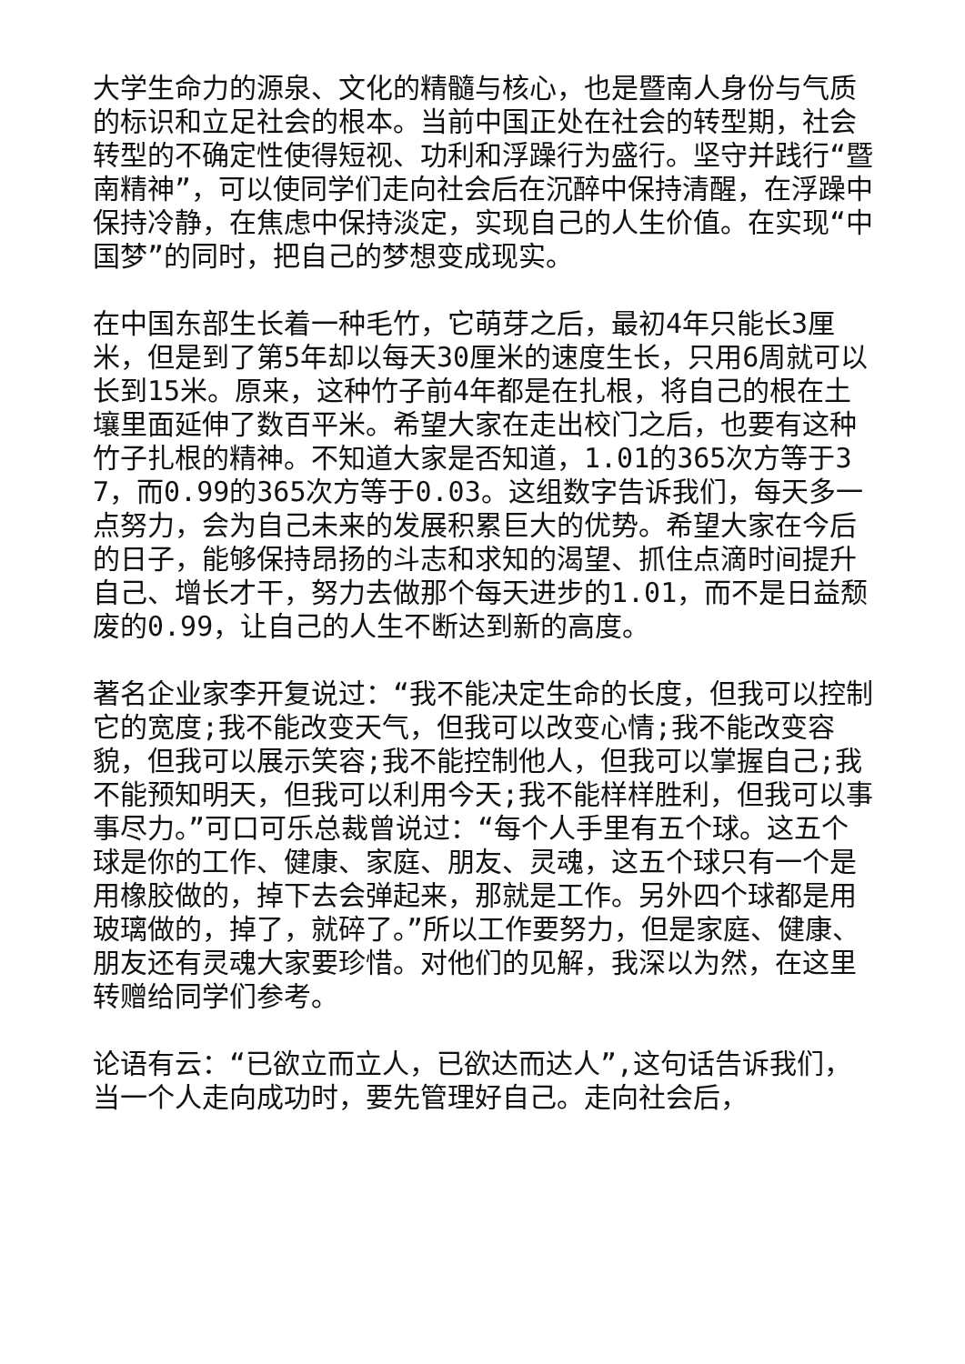大学生命力的源泉、文化的精髓与核心，也是暨南人身份与气质的标识和立足社会的根本。当前中国正处在社会的转型期，社会转型的不确定性使得短视、功利和浮躁行为盛行。坚守并践行“暨南精神”，可以使同学们走向社会后在沉醉中保持清醒，在浮躁中保持冷静，在焦虑中保持淡定，实现自己的人生价值。在实现“中国梦”的同时，把自己的梦想变成现实。
在中国东部生长着一种毛竹，它萌芽之后，最初4年只能长3厘米，但是到了第5年却以每天30厘米的速度生长，只用6周就可以长到15米。原来，这种竹子前4年都是在扎根，将自己的根在土壤里面延伸了数百平米。希望大家在走出校门之后，也要有这种竹子扎根的精神。不知道大家是否知道，1.01的365次方等于37，而0.99的365次方等于0.03。这组数字告诉我们，每天多一点努力，会为自己未来的发展积累巨大的优势。希望大家在今后的日子，能够保持昂扬的斗志和求知的渴望、抓住点滴时间提升自己、增长才干，努力去做那个每天进步的1.01，而不是日益颓废的0.99，让自己的人生不断达到新的高度。
著名企业家李开复说过：“我不能决定生命的长度，但我可以控制它的宽度;我不能改变天气，但我可以改变心情;我不能改变容貌，但我可以展示笑容;我不能控制他人，但我可以掌握自己;我不能预知明天，但我可以利用今天;我不能样样胜利，但我可以事事尽力。”可口可乐总裁曾说过：“每个人手里有五个球。这五个球是你的工作、健康、家庭、朋友、灵魂，这五个球只有一个是用橡胶做的，掉下去会弹起来，那就是工作。另外四个球都是用玻璃做的，掉了，就碎了。”所以工作要努力，但是家庭、健康、朋友还有灵魂大家要珍惜。对他们的见解，我深以为然，在这里转赠给同学们参考。
论语有云：“已欲立而立人，已欲达而达人”,这句话告诉我们，当一个人走向成功时，要先管理好自己。走向社会后，